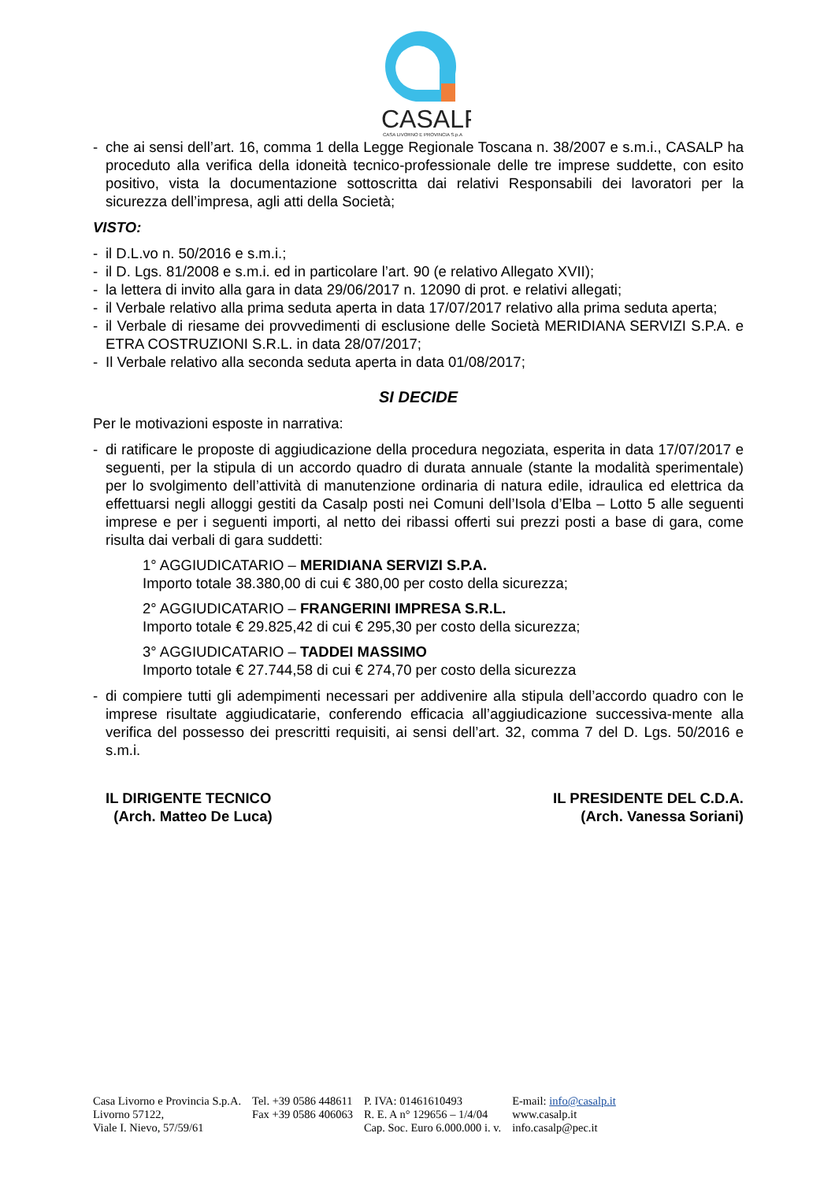CASALP
CASA LIVORNO E PROVINCIA S.p.A
- che ai sensi dell’art. 16, comma 1 della Legge Regionale Toscana n. 38/2007 e s.m.i., CASALP ha proceduto alla verifica della idoneità tecnico-professionale delle tre imprese suddette, con esito positivo, vista la documentazione sottoscritta dai relativi Responsabili dei lavoratori per la sicurezza dell’impresa, agli atti della Società;
VISTO:
- il D.L.vo n. 50/2016 e s.m.i.;
- il D. Lgs. 81/2008 e s.m.i. ed in particolare l’art. 90 (e relativo Allegato XVII);
- la lettera di invito alla gara in data 29/06/2017 n. 12090 di prot. e relativi allegati;
- il Verbale relativo alla prima seduta aperta in data 17/07/2017 relativo alla prima seduta aperta;
- il Verbale di riesame dei provvedimenti di esclusione delle Società MERIDIANA SERVIZI S.P.A. e ETRA COSTRUZIONI S.R.L. in data 28/07/2017;
- Il Verbale relativo alla seconda seduta aperta in data 01/08/2017;
SI DECIDE
Per le motivazioni esposte in narrativa:
- di ratificare le proposte di aggiudicazione della procedura negoziata, esperita in data 17/07/2017 e seguenti, per la stipula di un accordo quadro di durata annuale (stante la modalità sperimentale) per lo svolgimento dell’attività di manutenzione ordinaria di natura edile, idraulica ed elettrica da effettuarsi negli alloggi gestiti da Casalp posti nei Comuni dell’Isola d’Elba – Lotto 5 alle seguenti imprese e per i seguenti importi, al netto dei ribassi offerti sui prezzi posti a base di gara, come risulta dai verbali di gara suddetti:
1° AGGIUDICATARIO – MERIDIANA SERVIZI S.P.A.
Importo totale 38.380,00 di cui € 380,00 per costo della sicurezza;
2° AGGIUDICATARIO – FRANGERINI IMPRESA S.R.L.
Importo totale € 29.825,42 di cui € 295,30 per costo della sicurezza;
3° AGGIUDICATARIO – TADDEI MASSIMO
Importo totale € 27.744,58 di cui € 274,70 per costo della sicurezza
- di compiere tutti gli adempimenti necessari per addivenire alla stipula dell’accordo quadro con le imprese risultate aggiudicatarie, conferendo efficacia all’aggiudicazione successiva-mente alla verifica del possesso dei prescritti requisiti, ai sensi dell’art. 32, comma 7 del D. Lgs. 50/2016 e s.m.i.
IL DIRIGENTE TECNICO
(Arch. Matteo De Luca)
IL PRESIDENTE DEL C.D.A.
(Arch. Vanessa Soriani)
Casa Livorno e Provincia S.p.A.
Livorno 57122,
Viale I. Nievo, 57/59/61
Tel. +39 0586 448611
Fax +39 0586 406063
P. IVA: 01461610493
R. E. A n° 129656 – 1/4/04
Cap. Soc. Euro 6.000.000 i. v.
E-mail: info@casalp.it
www.casalp.it
info.casalp@pec.it